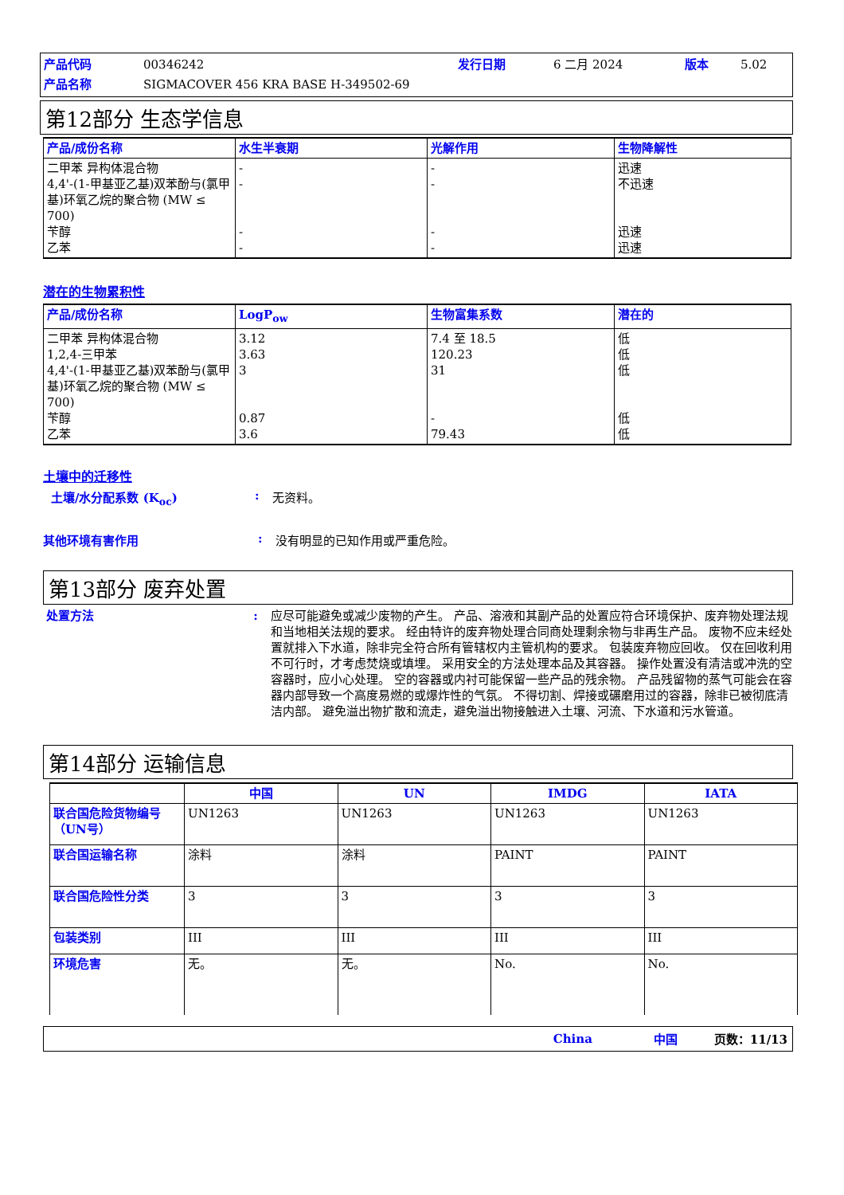产品代码 00346242 发行日期 6 二月 2024 版本 5.02
产品名称 SIGMACOVER 456 KRA BASE H-349502-69
第12部分 生态学信息
| 产品/成份名称 | 水生半衰期 | 光解作用 | 生物降解性 |
| --- | --- | --- | --- |
| 二甲苯 异构体混合物 4,4'-(1-甲基亚乙基)双苯酚与(氯甲基)环氧乙烷的聚合物 (MW ≤ 700) 苄醇 乙苯 | - - - - | - - - - | 迅速 不迅速 迅速 迅速 |
潜在的生物累积性
| 产品/成份名称 | LogP<sub>ow</sub> | 生物富集系数 | 潜在的 |
| --- | --- | --- | --- |
| 二甲苯 异构体混合物 1,2,4-三甲苯 4,4'-(1-甲基亚乙基)双苯酚与(氯甲基)环氧乙烷的聚合物 (MW ≤ 700) 苄醇 乙苯 | 3.12 3.63 3 0.87 3.6 | 7.4 至 18.5 120.23 31 - 79.43 | 低 低 低 低 低 |
土壤中的迁移性
土壤/水分配系数 (K<sub>oc</sub>): 无资料。
其他环境有害作用: 没有明显的已知作用或严重危险。
第13部分 废弃处置
处置方法: 应尽可能避免或减少废物的产生。 产品、溶液和其副产品的处置应符合环境保护、废弃物处理法规和当地相关法规的要求。 经由特许的废弃物处理合同商处理剩余物与非再生产品。 废物不应未经处置就排入下水道，除非完全符合所有管辖权内主管机构的要求。 包装废弃物应回收。 仅在回收利用不可行时，才考虑焚烧或填埋。 采用安全的方法处理本品及其容器。 操作处置没有清洁或冲洗的空容器时，应小心处理。 空的容器或内衬可能保留一些产品的残余物。 产品残留物的蒸气可能会在容器内部导致一个高度易燃的或爆炸性的气氛。 不得切割、焊接或碾磨用过的容器，除非已被彻底清洁内部。 避免溢出物扩散和流走，避免溢出物接触进入土壤、河流、下水道和污水管道。
第14部分 运输信息
| | 中国 | UN | IMDG | IATA |
| --- | --- | --- | --- | --- |
| 联合国危险货物编号（UN号） | UN1263 | UN1263 | UN1263 | UN1263 |
| 联合国运输名称 | 涂料 | 涂料 | PAINT | PAINT |
| 联合国危险性分类 | 3 | 3 | 3 | 3 |
| 包装类别 | III | III | III | III |
| 环境危害 | 无。 | 无。 | No. | No. |
China 中国 页数：11/13